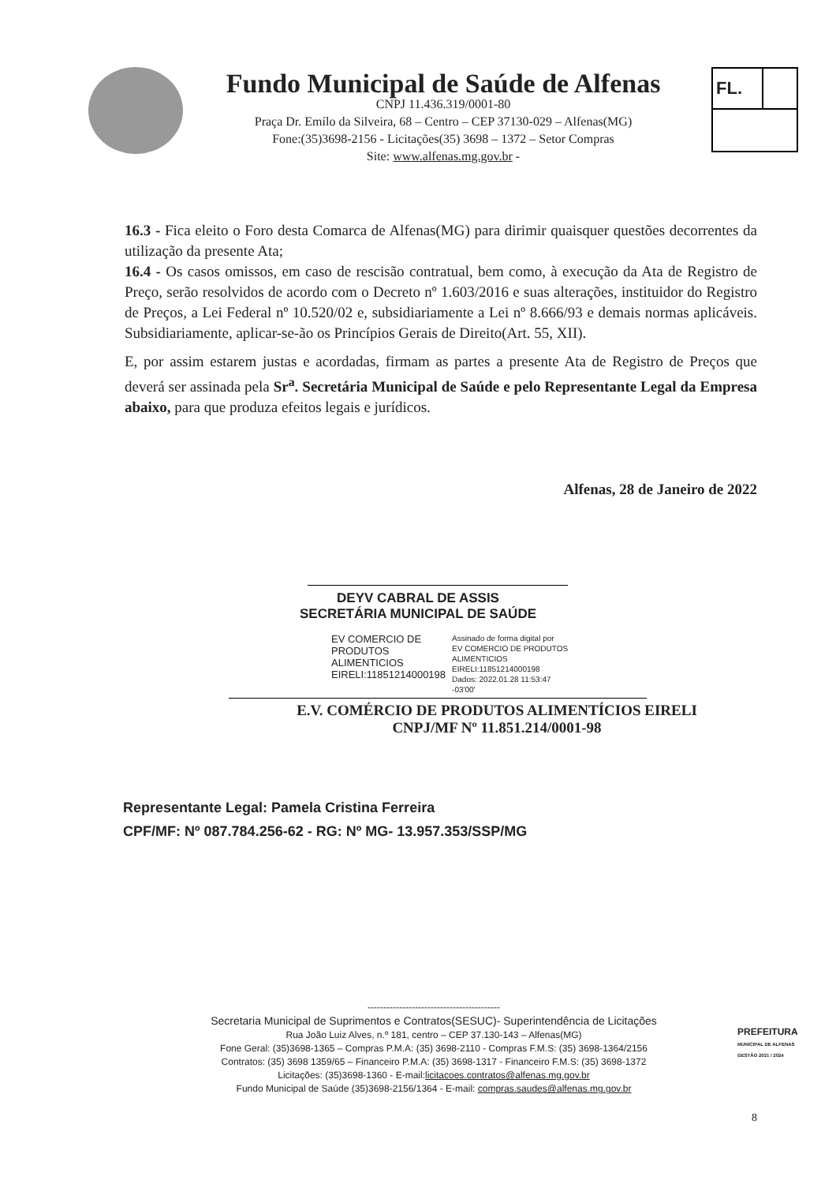Fundo Municipal de Saúde de Alfenas
CNPJ 11.436.319/0001-80
Praça Dr. Emílo da Silveira, 68 – Centro – CEP 37130-029 – Alfenas(MG)
Fone:(35)3698-2156 - Licitações(35) 3698 – 1372 – Setor Compras
Site: www.alfenas.mg.gov.br -
FL.
16.3 - Fica eleito o Foro desta Comarca de Alfenas(MG) para dirimir quaisquer questões decorrentes da utilização da presente Ata;
16.4 - Os casos omissos, em caso de rescisão contratual, bem como, à execução da Ata de Registro de Preço, serão resolvidos de acordo com o Decreto nº 1.603/2016 e suas alterações, instituidor do Registro de Preços, a Lei Federal nº 10.520/02 e, subsidiariamente a Lei nº 8.666/93 e demais normas aplicáveis. Subsidiariamente, aplicar-se-ão os Princípios Gerais de Direito(Art. 55, XII).
E, por assim estarem justas e acordadas, firmam as partes a presente Ata de Registro de Preços que deverá ser assinada pela Sr<sup>a</sup>. Secretária Municipal de Saúde e pelo Representante Legal da Empresa abaixo, para que produza efeitos legais e jurídicos.
Alfenas, 28 de Janeiro de 2022
DEYV CABRAL DE ASSIS
SECRETÁRIA MUNICIPAL DE SAÚDE
EV COMERCIO DE
PRODUTOS
ALIMENTICIOS
EIRELI:11851214000198
Assinado de forma digital por
EV COMERCIO DE PRODUTOS
ALIMENTICIOS
EIRELI:11851214000198
Dados: 2022.01.28 11:53:47
-03'00'
E.V. COMÉRCIO DE PRODUTOS ALIMENTÍCIOS EIRELI
CNPJ/MF Nº 11.851.214/0001-98
Representante Legal: Pamela Cristina Ferreira
CPF/MF: Nº 087.784.256-62 - RG: Nº MG- 13.957.353/SSP/MG
------------------------------------------
Secretaria Municipal de Suprimentos e Contratos(SESUC)- Superintendência de Licitações
Rua João Luiz Alves, n.º 181, centro – CEP 37.130-143 – Alfenas(MG)
Fone Geral: (35)3698-1365 – Compras P.M.A: (35) 3698-2110 - Compras F.M.S: (35) 3698-1364/2156
Contratos: (35) 3698 1359/65 – Financeiro P.M.A: (35) 3698-1317 - Financeiro F.M.S: (35) 3698-1372
Licitações: (35)3698-1360 - E-mail:licitacoes.contratos@alfenas.mg.gov.br
Fundo Municipal de Saúde (35)3698-2156/1364 - E-mail: compras.saudes@alfenas.mg.gov.br
PREFEITURA
MUNICIPAL DE ALFENAS
GESTÃO 2021 / 2024
8